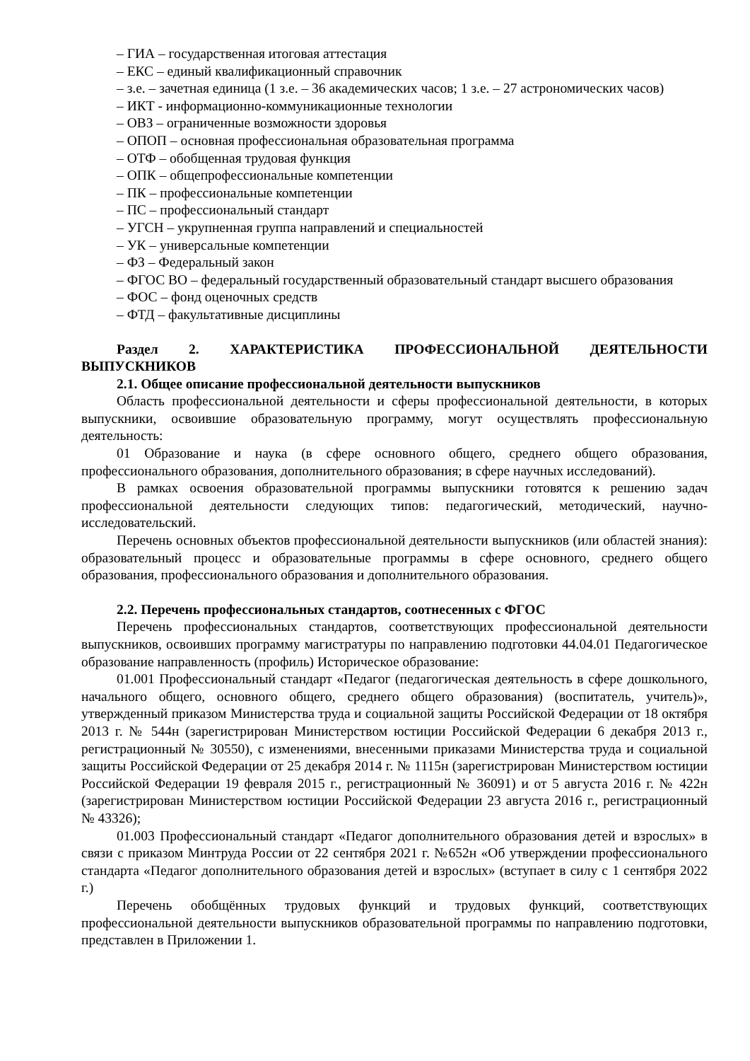– ГИА – государственная итоговая аттестация
– ЕКС – единый квалификационный справочник
– з.е. – зачетная единица (1 з.е. – 36 академических часов; 1 з.е. – 27 астрономических часов)
– ИКТ - информационно-коммуникационные технологии
– ОВЗ – ограниченные возможности здоровья
– ОПОП – основная профессиональная образовательная программа
– ОТФ – обобщенная трудовая функция
– ОПК – общепрофессиональные компетенции
– ПК – профессиональные компетенции
– ПС – профессиональный стандарт
– УГСН – укрупненная группа направлений и специальностей
– УК – универсальные компетенции
– ФЗ – Федеральный закон
– ФГОС ВО – федеральный государственный образовательный стандарт высшего образования
– ФОС – фонд оценочных средств
– ФТД – факультативные дисциплины
Раздел 2. ХАРАКТЕРИСТИКА ПРОФЕССИОНАЛЬНОЙ ДЕЯТЕЛЬНОСТИ ВЫПУСКНИКОВ
2.1. Общее описание профессиональной деятельности выпускников
Область профессиональной деятельности и сферы профессиональной деятельности, в которых выпускники, освоившие образовательную программу, могут осуществлять профессиональную деятельность:
01 Образование и наука (в сфере основного общего, среднего общего образования, профессионального образования, дополнительного образования; в сфере научных исследований).
В рамках освоения образовательной программы выпускники готовятся к решению задач профессиональной деятельности следующих типов: педагогический, методический, научно-исследовательский.
Перечень основных объектов профессиональной деятельности выпускников (или областей знания): образовательный процесс и образовательные программы в сфере основного, среднего общего образования, профессионального образования и дополнительного образования.
2.2. Перечень профессиональных стандартов, соотнесенных с ФГОС
Перечень профессиональных стандартов, соответствующих профессиональной деятельности выпускников, освоивших программу магистратуры по направлению подготовки 44.04.01 Педагогическое образование направленность (профиль) Историческое образование:
01.001 Профессиональный стандарт «Педагог (педагогическая деятельность в сфере дошкольного, начального общего, основного общего, среднего общего образования) (воспитатель, учитель)», утвержденный приказом Министерства труда и социальной защиты Российской Федерации от 18 октября 2013 г. № 544н (зарегистрирован Министерством юстиции Российской Федерации 6 декабря 2013 г., регистрационный № 30550), с изменениями, внесенными приказами Министерства труда и социальной защиты Российской Федерации от 25 декабря 2014 г. № 1115н (зарегистрирован Министерством юстиции Российской Федерации 19 февраля 2015 г., регистрационный № 36091) и от 5 августа 2016 г. № 422н (зарегистрирован Министерством юстиции Российской Федерации 23 августа 2016 г., регистрационный № 43326);
01.003 Профессиональный стандарт «Педагог дополнительного образования детей и взрослых» в связи с приказом Минтруда России от 22 сентября 2021 г. №652н «Об утверждении профессионального стандарта «Педагог дополнительного образования детей и взрослых» (вступает в силу с 1 сентября 2022 г.)
Перечень обобщённых трудовых функций и трудовых функций, соответствующих профессиональной деятельности выпускников образовательной программы по направлению подготовки, представлен в Приложении 1.